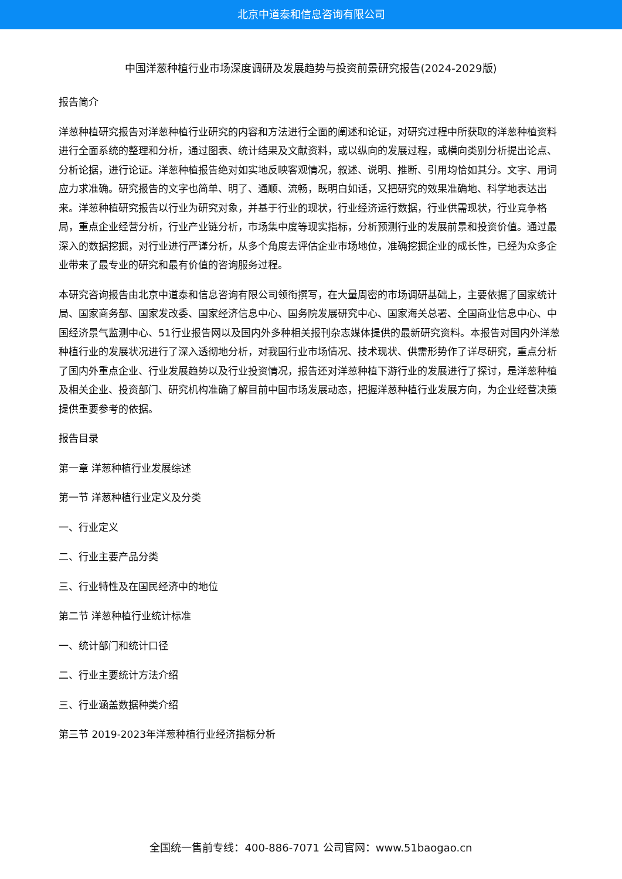北京中道泰和信息咨询有限公司
中国洋葱种植行业市场深度调研及发展趋势与投资前景研究报告(2024-2029版)
报告简介
洋葱种植研究报告对洋葱种植行业研究的内容和方法进行全面的阐述和论证，对研究过程中所获取的洋葱种植资料进行全面系统的整理和分析，通过图表、统计结果及文献资料，或以纵向的发展过程，或横向类别分析提出论点、分析论据，进行论证。洋葱种植报告绝对如实地反映客观情况，叙述、说明、推断、引用均恰如其分。文字、用词应力求准确。研究报告的文字也简单、明了、通顺、流畅，既明白如话，又把研究的效果准确地、科学地表达出来。洋葱种植研究报告以行业为研究对象，并基于行业的现状，行业经济运行数据，行业供需现状，行业竞争格局，重点企业经营分析，行业产业链分析，市场集中度等现实指标，分析预测行业的发展前景和投资价值。通过最深入的数据挖掘，对行业进行严谨分析，从多个角度去评估企业市场地位，准确挖掘企业的成长性，已经为众多企业带来了最专业的研究和最有价值的咨询服务过程。
本研究咨询报告由北京中道泰和信息咨询有限公司领衔撰写，在大量周密的市场调研基础上，主要依据了国家统计局、国家商务部、国家发改委、国家经济信息中心、国务院发展研究中心、国家海关总署、全国商业信息中心、中国经济景气监测中心、51行业报告网以及国内外多种相关报刊杂志媒体提供的最新研究资料。本报告对国内外洋葱种植行业的发展状况进行了深入透彻地分析，对我国行业市场情况、技术现状、供需形势作了详尽研究，重点分析了国内外重点企业、行业发展趋势以及行业投资情况，报告还对洋葱种植下游行业的发展进行了探讨，是洋葱种植及相关企业、投资部门、研究机构准确了解目前中国市场发展动态，把握洋葱种植行业发展方向，为企业经营决策提供重要参考的依据。
报告目录
第一章 洋葱种植行业发展综述
第一节 洋葱种植行业定义及分类
一、行业定义
二、行业主要产品分类
三、行业特性及在国民经济中的地位
第二节 洋葱种植行业统计标准
一、统计部门和统计口径
二、行业主要统计方法介绍
三、行业涵盖数据种类介绍
第三节 2019-2023年洋葱种植行业经济指标分析
全国统一售前专线：400-886-7071 公司官网：www.51baogao.cn